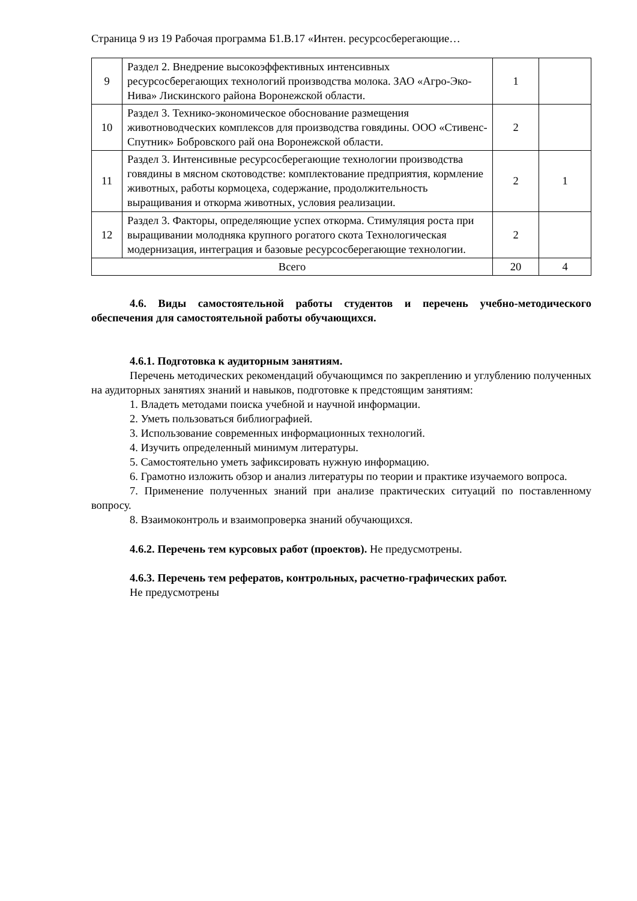Страница 9 из 19 Рабочая программа Б1.В.17 «Интен. ресурсосберегающие…
| 9 | Раздел 2. Внедрение высокоэффективных интенсивных ресурсосберегающих технологий производства молока. ЗАО «Агро-Эко-Нива» Лискинского района Воронежской области. | 1 | |
| 10 | Раздел 3. Технико-экономическое обоснование размещения животноводческих комплексов для производства говядины. ООО «Стивенс-Спутник» Бобровского рай она Воронежской области. | 2 | |
| 11 | Раздел 3. Интенсивные ресурсосберегающие технологии производства говядины в мясном скотоводстве: комплектование предприятия, кормление животных, работы кормоцеха, содержание, продолжительность выращивания и откорма животных, условия реализации. | 2 | 1 |
| 12 | Раздел 3. Факторы, определяющие успех откорма. Стимуляция роста при выращивании молодняка крупного рогатого скота Технологическая модернизация, интеграция и базовые ресурсосберегающие технологии. | 2 | |
| Всего | | 20 | 4 |
4.6. Виды самостоятельной работы студентов и перечень учебно-методического обеспечения для самостоятельной работы обучающихся.
4.6.1. Подготовка к аудиторным занятиям.
Перечень методических рекомендаций обучающимся по закреплению и углублению полученных на аудиторных занятиях знаний и навыков, подготовке к предстоящим занятиям:
1. Владеть методами поиска учебной и научной информации.
2. Уметь пользоваться библиографией.
3. Использование современных информационных технологий.
4. Изучить определенный минимум литературы.
5. Самостоятельно уметь зафиксировать нужную информацию.
6. Грамотно изложить обзор и анализ литературы по теории и практике изучаемого вопроса.
7. Применение полученных знаний при анализе практических ситуаций по поставленному вопросу.
8. Взаимоконтроль и взаимопроверка знаний обучающихся.
4.6.2. Перечень тем курсовых работ (проектов). Не предусмотрены.
4.6.3. Перечень тем рефератов, контрольных, расчетно-графических работ.
Не предусмотрены